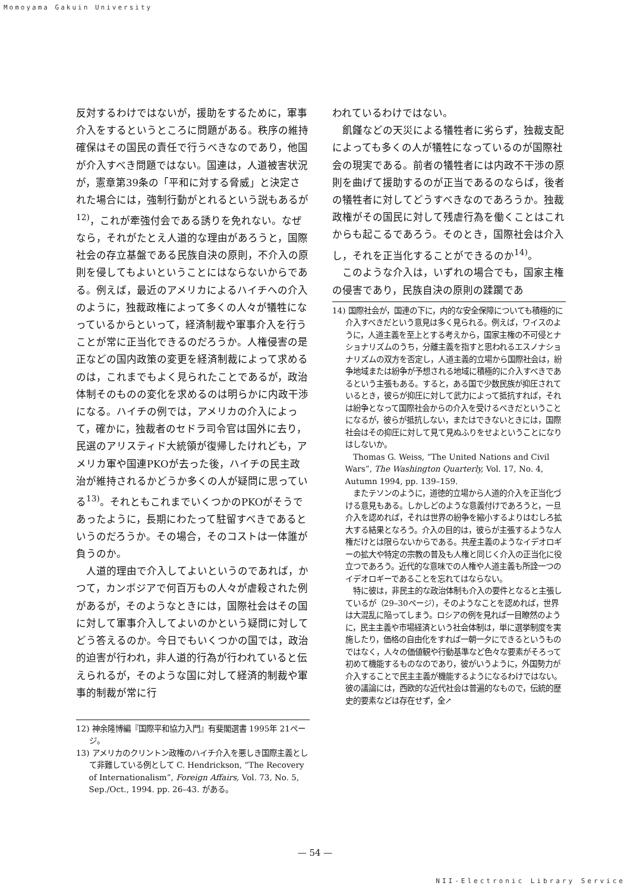Momoyama Gakuin University
反対するわけではないが，援助をするために，軍事介入をするというところに問題がある。秩序の維持確保はその国民の責任で行うべきなのであり，他国が介入すべき問題ではない。国連は，人道被害状況が，憲章第39条の「平和に対する脅威」と決定された場合には，強制行動がとれるという説もあるが<sup>12)</sup>，これが牽強付会である誘りを免れない。なぜなら，それがたとえ人道的な理由があろうと，国際社会の存立基盤である民族自決の原則，不介入の原則を侵してもよいということにはならないからである。例えば，最近のアメリカによるハイチへの介入のように，独裁政権によって多くの人々が犠牲になっているからといって，経済制裁や軍事介入を行うことが常に正当化できるのだろうか。人権侵害の是正などの国内政策の変更を経済制裁によって求めるのは，これまでもよく見られたことであるが，政治体制そのものの変化を求めるのは明らかに内政干渉になる。ハイチの例では，アメリカの介入によって，確かに，独裁者のセドラ司令官は国外に去り，民選のアリスティド大統領が復帰したけれども，アメリカ軍や国連PKOが去った後，ハイチの民主政治が維持されるかどうか多くの人が疑問に思っている<sup>13)</sup>。それともこれまでいくつかのPKOがそうであったように，長期にわたって駐留すべきであるというのだろうか。その場合，そのコストは一体誰が負うのか。
人道的理由で介入してよいというのであれば，かつて，カンボジアで何百万もの人々が虐殺された例があるが，そのようなときには，国際社会はその国に対して軍事介入してよいのかという疑問に対してどう答えるのか。今日でもいくつかの国では，政治的迫害が行われ，非人道的行為が行われていると伝えられるが，そのような国に対して経済的制裁や軍事的制裁が常に行
12) 神余隆博編『国際平和協力入門』有斐閣選書 1995年 21ページ。
13) アメリカのクリントン政権のハイチ介入を悪しき国際主義として非難している例として C. Hendrickson, “The Recovery of Internationalism”, Foreign Affairs, Vol. 73, No. 5, Sep./Oct., 1994. pp. 26–43. がある。
われているわけではない。
飢饉などの天災による犠牲者に劣らず，独裁支配によっても多くの人が犠牲になっているのが国際社会の現実である。前者の犠牲者には内政不干渉の原則を曲げて援助するのが正当であるのならば，後者の犠牲者に対してどうすべきなのであろうか。独裁政権がその国民に対して残虐行為を働くことはこれからも起こるであろう。そのとき，国際社会は介入し，それを正当化することができるのか<sup>14)</sup>。
このような介入は，いずれの場合でも，国家主権の侵害であり，民族自決の原則の蹂躙であ
14) 国際社会が，国連の下に，内的な安全保障についても積極的に介入すべきだという意見は多く見られる。例えば，ワイスのように，人道主義を至上とする考えから，国家主権の不可侵とナショナリズムのうち，分離主義を指すと思われるエスノナショナリズムの双方を否定し，人道主義的立場から国際社会は，紛争地域または紛争が予想される地域に積極的に介入すべきであるという主張もある。すると，ある国で少数民族が抑圧されているとき，彼らが抑圧に対して武力によって抵抗すれば，それは紛争となって国際社会からの介入を受けるべきだということになるが，彼らが抵抗しない，またはできないときには，国際社会はその抑圧に対して見て見ぬふりをせよということになりはしないか。
Thomas G. Weiss, “The United Nations and Civil Wars”, The Washington Quarterly, Vol. 17, No. 4, Autumn 1994, pp. 139–159.
またテソンのように，道徳的立場から人道的介入を正当化づける意見もある。しかしどのような意義付けであろうと，一旦介入を認めれば，それは世界の紛争を縮小するよりはむしろ拡大する結果となろう。介入の目的は，彼らが主張するような人権だけとは限らないからである。共産主義のようなイデオロギーの拡大や特定の宗教の普及も人権と同じく介入の正当化に役立つであろう。近代的な意味での人権や人道主義も所詮一つのイデオロギーであることを忘れてはならない。
特に彼は，非民主的な政治体制も介入の要件となると主張しているが（29–30ページ），そのようなことを認めれば，世界は大混乱に陥ってしまう。ロシアの例を見れば一目瞭然のように，民主主義や市場経済という社会体制は，単に選挙制度を実施したり，価格の自由化をすれば一朝一夕にできるというものではなく，人々の価値観や行動基準など色々な要素がそろって初めて機能するものなのであり，彼がいうように，外国勢力が介入することで民主主義が機能するようになるわけではない。彼の議論には，西欧的な近代社会は普遍的なもので，伝統的歴史的要素などは存在せず，全↗
— 54 —
NII-Electronic Library Service